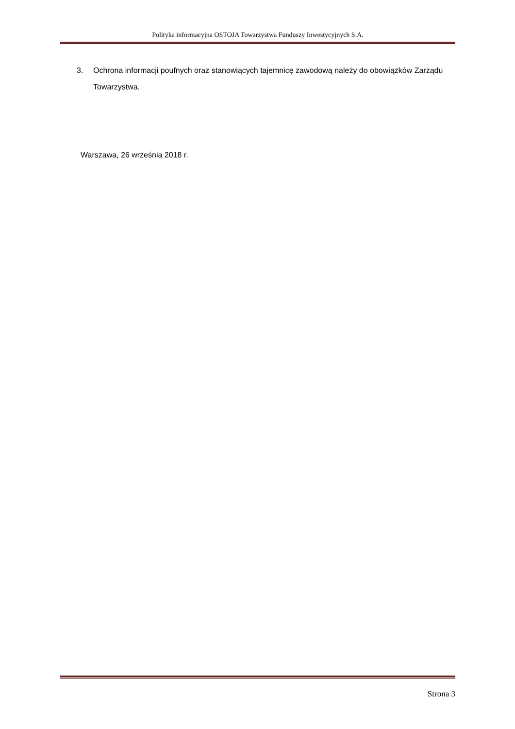Polityka informacyjna OSTOJA Towarzystwa Funduszy Inwestycyjnych S.A.
3. Ochrona informacji poufnych oraz stanowiących tajemnicę zawodową należy do obowiązków Zarządu Towarzystwa.
Warszawa, 26 września 2018 r.
Strona 3